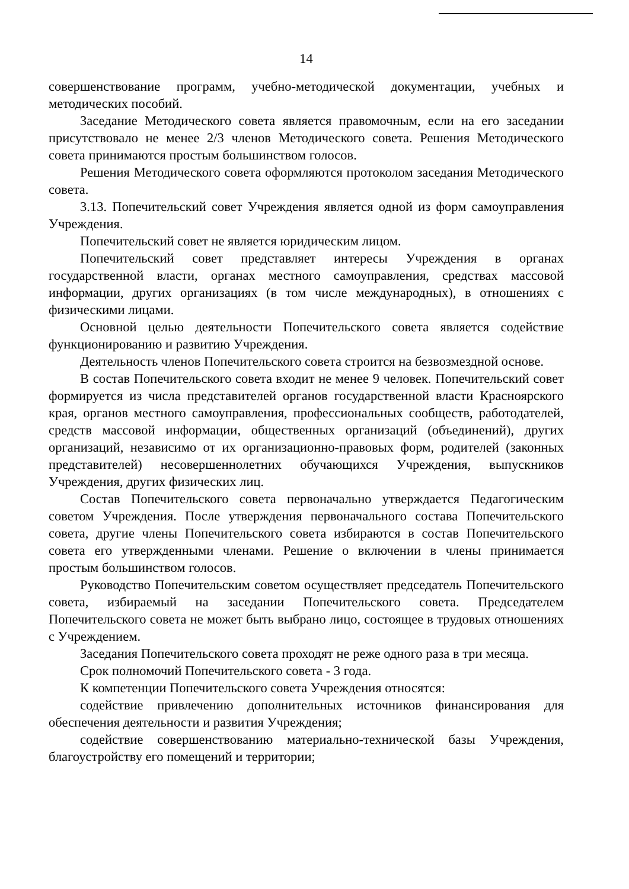14
совершенствование программ, учебно-методической документации, учебных и методических пособий.
Заседание Методического совета является правомочным, если на его заседании присутствовало не менее 2/3 членов Методического совета. Решения Методического совета принимаются простым большинством голосов.
Решения Методического совета оформляются протоколом заседания Методического совета.
3.13. Попечительский совет Учреждения является одной из форм самоуправления Учреждения.
Попечительский совет не является юридическим лицом.
Попечительский совет представляет интересы Учреждения в органах государственной власти, органах местного самоуправления, средствах массовой информации, других организациях (в том числе международных), в отношениях с физическими лицами.
Основной целью деятельности Попечительского совета является содействие функционированию и развитию Учреждения.
Деятельность членов Попечительского совета строится на безвозмездной основе.
В состав Попечительского совета входит не менее 9 человек. Попечительский совет формируется из числа представителей органов государственной власти Красноярского края, органов местного самоуправления, профессиональных сообществ, работодателей, средств массовой информации, общественных организаций (объединений), других организаций, независимо от их организационно-правовых форм, родителей (законных представителей) несовершеннолетних обучающихся Учреждения, выпускников Учреждения, других физических лиц.
Состав Попечительского совета первоначально утверждается Педагогическим советом Учреждения. После утверждения первоначального состава Попечительского совета, другие члены Попечительского совета избираются в состав Попечительского совета его утвержденными членами. Решение о включении в члены принимается простым большинством голосов.
Руководство Попечительским советом осуществляет председатель Попечительского совета, избираемый на заседании Попечительского совета. Председателем Попечительского совета не может быть выбрано лицо, состоящее в трудовых отношениях с Учреждением.
Заседания Попечительского совета проходят не реже одного раза в три месяца.
Срок полномочий Попечительского совета - 3 года.
К компетенции Попечительского совета Учреждения относятся:
содействие привлечению дополнительных источников финансирования для обеспечения деятельности и развития Учреждения;
содействие совершенствованию материально-технической базы Учреждения, благоустройству его помещений и территории;